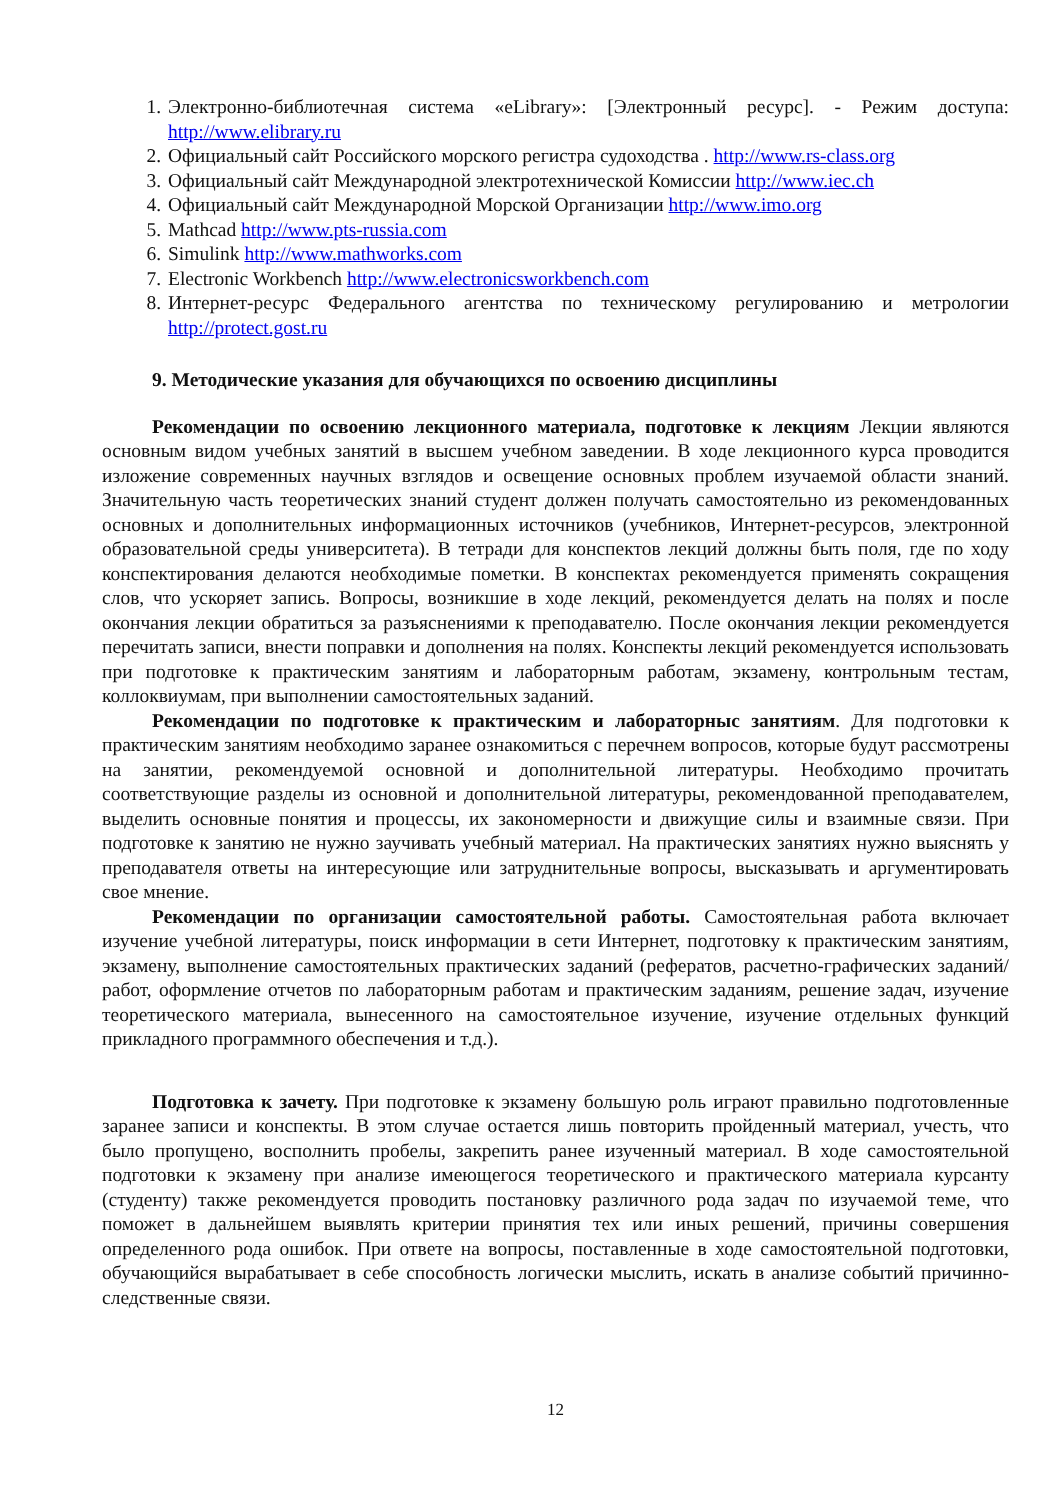1. Электронно-библиотечная система «eLibrary»: [Электронный ресурс]. - Режим доступа: http://www.elibrary.ru
2. Официальный сайт Российского морского регистра судоходства . http://www.rs-class.org
3. Официальный сайт Международной электротехнической Комиссии http://www.iec.ch
4. Официальный сайт Международной Морской Организации http://www.imo.org
5. Mathcad http://www.pts-russia.com
6. Simulink http://www.mathworks.com
7. Electronic Workbench http://www.electronicsworkbench.com
8. Интернет-ресурс Федерального агентства по техническому регулированию и метрологии http://protect.gost.ru
9. Методические указания для обучающихся по освоению дисциплины
Рекомендации по освоению лекционного материала, подготовке к лекциям Лекции являются основным видом учебных занятий в высшем учебном заведении. В ходе лекционного курса проводится изложение современных научных взглядов и освещение основных проблем изучаемой области знаний. Значительную часть теоретических знаний студент должен получать самостоятельно из рекомендованных основных и дополнительных информационных источников (учебников, Интернет-ресурсов, электронной образовательной среды университета). В тетради для конспектов лекций должны быть поля, где по ходу конспектирования делаются необходимые пометки. В конспектах рекомендуется применять сокращения слов, что ускоряет запись. Вопросы, возникшие в ходе лекций, рекомендуется делать на полях и после окончания лекции обратиться за разъяснениями к преподавателю. После окончания лекции рекомендуется перечитать записи, внести поправки и дополнения на полях. Конспекты лекций рекомендуется использовать при подготовке к практическим занятиям и лабораторным работам, экзамену, контрольным тестам, коллоквиумам, при выполнении самостоятельных заданий.
Рекомендации по подготовке к практическим и лабораторныс занятиям. Для подготовки к практическим занятиям необходимо заранее ознакомиться с перечнем вопросов, которые будут рассмотрены на занятии, рекомендуемой основной и дополнительной литературы. Необходимо прочитать соответствующие разделы из основной и дополнительной литературы, рекомендованной преподавателем, выделить основные понятия и процессы, их закономерности и движущие силы и взаимные связи. При подготовке к занятию не нужно заучивать учебный материал. На практических занятиях нужно выяснять у преподавателя ответы на интересующие или затруднительные вопросы, высказывать и аргументировать свое мнение.
Рекомендации по организации самостоятельной работы. Самостоятельная работа включает изучение учебной литературы, поиск информации в сети Интернет, подготовку к практическим занятиям, экзамену, выполнение самостоятельных практических заданий (рефератов, расчетно-графических заданий/работ, оформление отчетов по лабораторным работам и практическим заданиям, решение задач, изучение теоретического материала, вынесенного на самостоятельное изучение, изучение отдельных функций прикладного программного обеспечения и т.д.).
Подготовка к зачету. При подготовке к экзамену большую роль играют правильно подготовленные заранее записи и конспекты. В этом случае остается лишь повторить пройденный материал, учесть, что было пропущено, восполнить пробелы, закрепить ранее изученный материал. В ходе самостоятельной подготовки к экзамену при анализе имеющегося теоретического и практического материала курсанту (студенту) также рекомендуется проводить постановку различного рода задач по изучаемой теме, что поможет в дальнейшем выявлять критерии принятия тех или иных решений, причины совершения определенного рода ошибок. При ответе на вопросы, поставленные в ходе самостоятельной подготовки, обучающийся вырабатывает в себе способность логически мыслить, искать в анализе событий причинно-следственные связи.
12